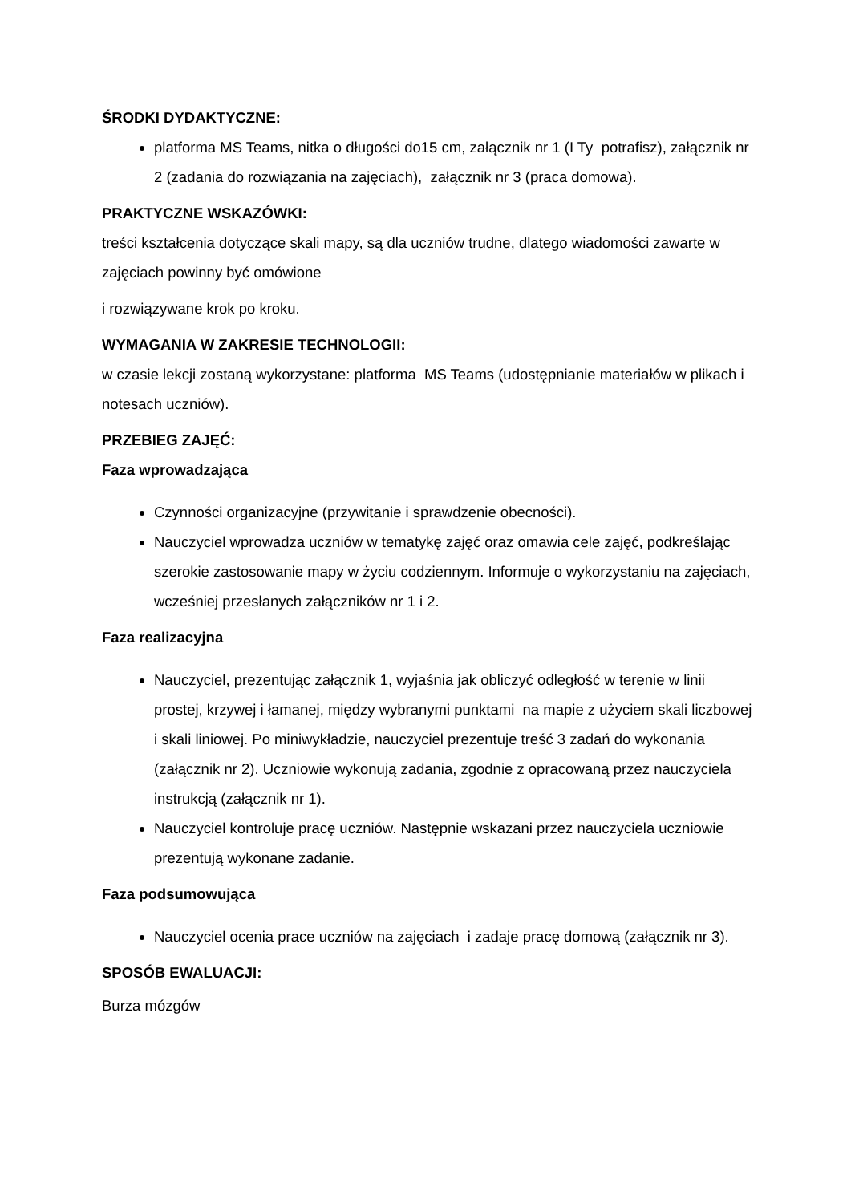ŚRODKI DYDAKTYCZNE:
platforma MS Teams, nitka o długości do15 cm, załącznik nr 1 (I Ty potrafisz), załącznik nr 2 (zadania do rozwiązania na zajęciach), załącznik nr 3 (praca domowa).
PRAKTYCZNE WSKAZÓWKI:
treści kształcenia dotyczące skali mapy, są dla uczniów trudne, dlatego wiadomości zawarte w zajęciach powinny być omówione
i rozwiązywane krok po kroku.
WYMAGANIA W ZAKRESIE TECHNOLOGII:
w czasie lekcji zostaną wykorzystane: platforma MS Teams (udostępnianie materiałów w plikach i notesach uczniów).
PRZEBIEG ZAJĘĆ:
Faza wprowadzająca
Czynności organizacyjne (przywitanie i sprawdzenie obecności).
Nauczyciel wprowadza uczniów w tematykę zajęć oraz omawia cele zajęć, podkreślając szerokie zastosowanie mapy w życiu codziennym. Informuje o wykorzystaniu na zajęciach, wcześniej przesłanych załączników nr 1 i 2.
Faza realizacyjna
Nauczyciel, prezentując załącznik 1, wyjaśnia jak obliczyć odległość w terenie w linii prostej, krzywej i łamanej, między wybranymi punktami na mapie z użyciem skali liczbowej i skali liniowej. Po miniwykładzie, nauczyciel prezentuje treść 3 zadań do wykonania (załącznik nr 2). Uczniowie wykonują zadania, zgodnie z opracowaną przez nauczyciela instrukcją (załącznik nr 1).
Nauczyciel kontroluje pracę uczniów. Następnie wskazani przez nauczyciela uczniowie prezentują wykonane zadanie.
Faza podsumowująca
Nauczyciel ocenia prace uczniów na zajęciach i zadaje pracę domową (załącznik nr 3).
SPOSÓB EWALUACJI:
Burza mózgów